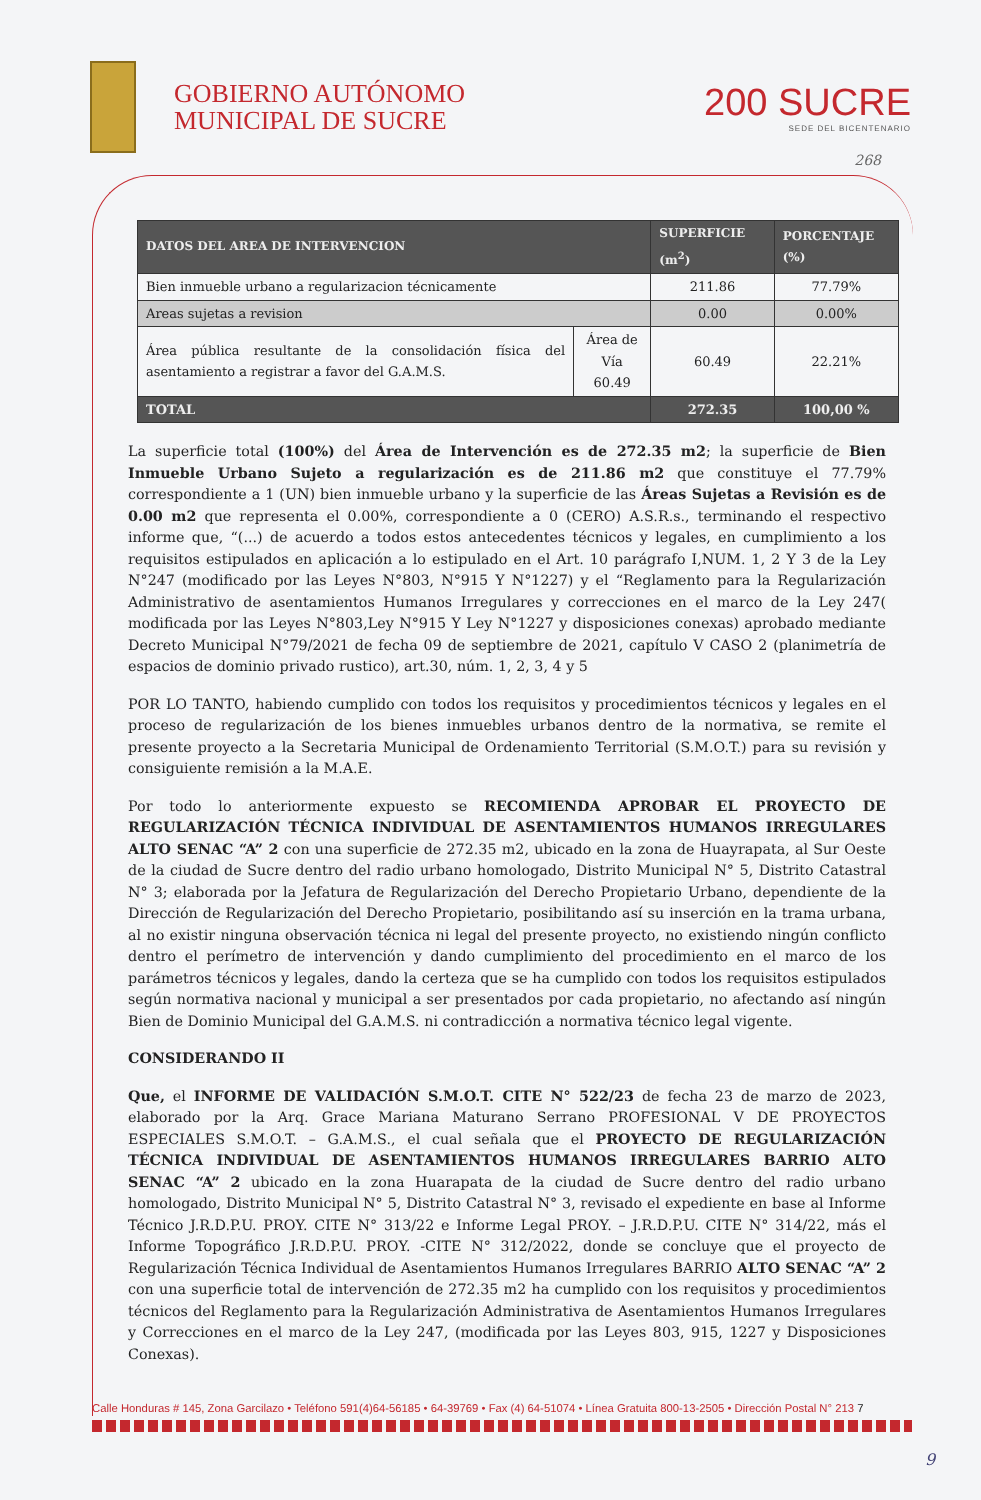GOBIERNO AUTÓNOMO
MUNICIPAL DE SUCRE
200 SUCRE
SEDE DEL BICENTENARIO
268
| DATOS DEL AREA DE INTERVENCION | | SUPERFICIE (m<sup>2</sup>) | PORCENTAJE (%) |
| --- | --- | --- | --- |
| Bien inmueble urbano a regularizacion técnicamente | | 211.86 | 77.79% |
| Areas sujetas a revision | | 0.00 | 0.00% |
| Área pública resultante de la consolidación física del asentamiento a registrar a favor del G.A.M.S. | Área de Vía 60.49 | 60.49 | 22.21% |
| TOTAL | | 272.35 | 100,00 % |
La superficie total (100%) del Área de Intervención es de 272.35 m2; la superficie de Bien Inmueble Urbano Sujeto a regularización es de 211.86 m2 que constituye el 77.79% correspondiente a 1 (UN) bien inmueble urbano y la superficie de las Áreas Sujetas a Revisión es de 0.00 m2 que representa el 0.00%, correspondiente a 0 (CERO) A.S.R.s., terminando el respectivo informe que, “(...) de acuerdo a todos estos antecedentes técnicos y legales, en cumplimiento a los requisitos estipulados en aplicación a lo estipulado en el Art. 10 parágrafo I,NUM. 1, 2 Y 3 de la Ley N°247 (modificado por las Leyes N°803, N°915 Y N°1227) y el “Reglamento para la Regularización Administrativo de asentamientos Humanos Irregulares y correcciones en el marco de la Ley 247( modificada por las Leyes N°803,Ley N°915 Y Ley N°1227 y disposiciones conexas) aprobado mediante Decreto Municipal N°79/2021 de fecha 09 de septiembre de 2021, capítulo V CASO 2 (planimetría de espacios de dominio privado rustico), art.30, núm. 1, 2, 3, 4 y 5
POR LO TANTO, habiendo cumplido con todos los requisitos y procedimientos técnicos y legales en el proceso de regularización de los bienes inmuebles urbanos dentro de la normativa, se remite el presente proyecto a la Secretaria Municipal de Ordenamiento Territorial (S.M.O.T.) para su revisión y consiguiente remisión a la M.A.E.
Por todo lo anteriormente expuesto se RECOMIENDA APROBAR EL PROYECTO DE REGULARIZACIÓN TÉCNICA INDIVIDUAL DE ASENTAMIENTOS HUMANOS IRREGULARES ALTO SENAC “A” 2 con una superficie de 272.35 m2, ubicado en la zona de Huayrapata, al Sur Oeste de la ciudad de Sucre dentro del radio urbano homologado, Distrito Municipal N° 5, Distrito Catastral N° 3; elaborada por la Jefatura de Regularización del Derecho Propietario Urbano, dependiente de la Dirección de Regularización del Derecho Propietario, posibilitando así su inserción en la trama urbana, al no existir ninguna observación técnica ni legal del presente proyecto, no existiendo ningún conflicto dentro el perímetro de intervención y dando cumplimiento del procedimiento en el marco de los parámetros técnicos y legales, dando la certeza que se ha cumplido con todos los requisitos estipulados según normativa nacional y municipal a ser presentados por cada propietario, no afectando así ningún Bien de Dominio Municipal del G.A.M.S. ni contradicción a normativa técnico legal vigente.
CONSIDERANDO II
Que, el INFORME DE VALIDACIÓN S.M.O.T. CITE N° 522/23 de fecha 23 de marzo de 2023, elaborado por la Arq. Grace Mariana Maturano Serrano PROFESIONAL V DE PROYECTOS ESPECIALES S.M.O.T. – G.A.M.S., el cual señala que el PROYECTO DE REGULARIZACIÓN TÉCNICA INDIVIDUAL DE ASENTAMIENTOS HUMANOS IRREGULARES BARRIO ALTO SENAC “A” 2 ubicado en la zona Huarapata de la ciudad de Sucre dentro del radio urbano homologado, Distrito Municipal N° 5, Distrito Catastral N° 3, revisado el expediente en base al Informe Técnico J.R.D.P.U. PROY. CITE N° 313/22 e Informe Legal PROY. – J.R.D.P.U. CITE N° 314/22, más el Informe Topográfico J.R.D.P.U. PROY. -CITE N° 312/2022, donde se concluye que el proyecto de Regularización Técnica Individual de Asentamientos Humanos Irregulares BARRIO ALTO SENAC “A” 2 con una superficie total de intervención de 272.35 m2 ha cumplido con los requisitos y procedimientos técnicos del Reglamento para la Regularización Administrativa de Asentamientos Humanos Irregulares y Correcciones en el marco de la Ley 247, (modificada por las Leyes 803, 915, 1227 y Disposiciones Conexas).
Calle Honduras # 145, Zona Garcilazo • Teléfono 591(4)64-56185 • 64-39769 • Fax (4) 64-51074 • Línea Gratuita 800-13-2505 • Dirección Postal N° 213 7
9